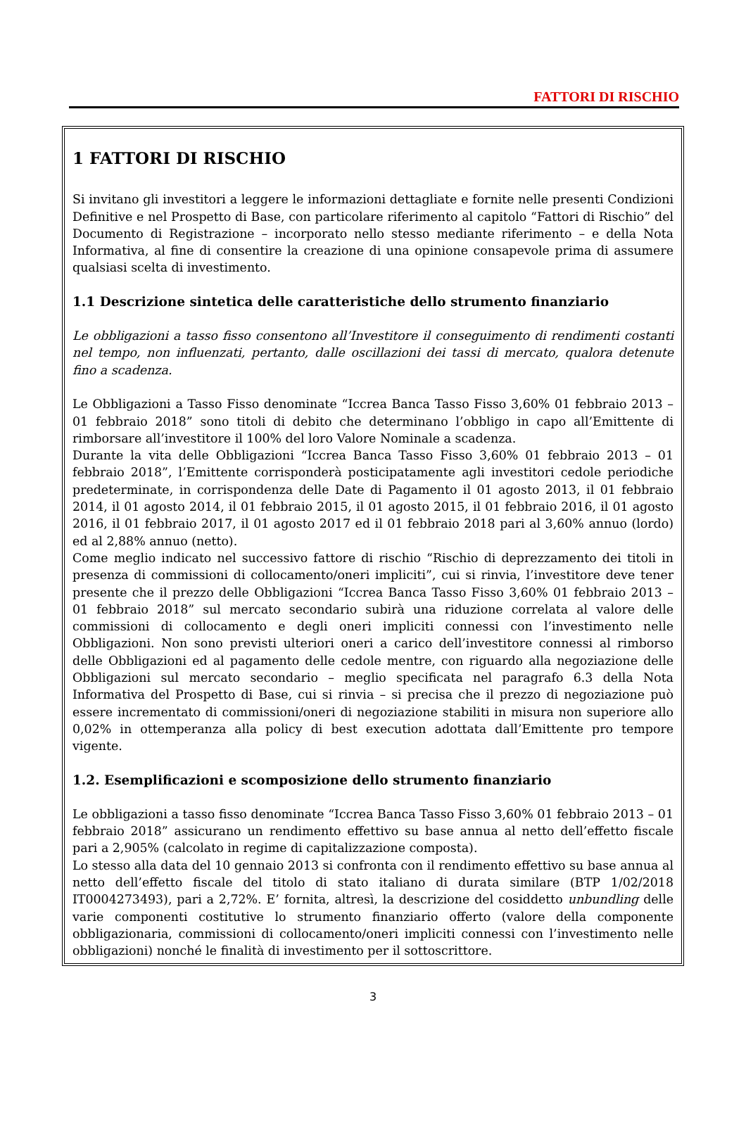FATTORI DI RISCHIO
1 FATTORI DI RISCHIO
Si invitano gli investitori a leggere le informazioni dettagliate e fornite nelle presenti Condizioni Definitive e nel Prospetto di Base, con particolare riferimento al capitolo “Fattori di Rischio” del Documento di Registrazione – incorporato nello stesso mediante riferimento – e della Nota Informativa, al fine di consentire la creazione di una opinione consapevole prima di assumere qualsiasi scelta di investimento.
1.1 Descrizione sintetica delle caratteristiche dello strumento finanziario
Le obbligazioni a tasso fisso consentono all’Investitore il conseguimento di rendimenti costanti nel tempo, non influenzati, pertanto, dalle oscillazioni dei tassi di mercato, qualora detenute fino a scadenza.
Le Obbligazioni a Tasso Fisso denominate “Iccrea Banca Tasso Fisso 3,60% 01 febbraio 2013 – 01 febbraio 2018” sono titoli di debito che determinano l’obbligo in capo all’Emittente di rimborsare all’investitore il 100% del loro Valore Nominale a scadenza.
Durante la vita delle Obbligazioni “Iccrea Banca Tasso Fisso 3,60% 01 febbraio 2013 – 01 febbraio 2018”, l’Emittente corrisponderà posticipatamente agli investitori cedole periodiche predeterminate, in corrispondenza delle Date di Pagamento il 01 agosto 2013, il 01 febbraio 2014, il 01 agosto 2014, il 01 febbraio 2015, il 01 agosto 2015, il 01 febbraio 2016, il 01 agosto 2016, il 01 febbraio 2017, il 01 agosto 2017 ed il 01 febbraio 2018 pari al 3,60% annuo (lordo) ed al 2,88% annuo (netto).
Come meglio indicato nel successivo fattore di rischio “Rischio di deprezzamento dei titoli in presenza di commissioni di collocamento/oneri impliciti”, cui si rinvia, l’investitore deve tener presente che il prezzo delle Obbligazioni “Iccrea Banca Tasso Fisso 3,60% 01 febbraio 2013 – 01 febbraio 2018” sul mercato secondario subirà una riduzione correlata al valore delle commissioni di collocamento e degli oneri impliciti connessi con l’investimento nelle Obbligazioni. Non sono previsti ulteriori oneri a carico dell’investitore connessi al rimborso delle Obbligazioni ed al pagamento delle cedole mentre, con riguardo alla negoziazione delle Obbligazioni sul mercato secondario – meglio specificata nel paragrafo 6.3 della Nota Informativa del Prospetto di Base, cui si rinvia – si precisa che il prezzo di negoziazione può essere incrementato di commissioni/oneri di negoziazione stabiliti in misura non superiore allo 0,02% in ottemperanza alla policy di best execution adottata dall’Emittente pro tempore vigente.
1.2. Esemplificazioni e scomposizione dello strumento finanziario
Le obbligazioni a tasso fisso denominate “Iccrea Banca Tasso Fisso 3,60% 01 febbraio 2013 – 01 febbraio 2018” assicurano un rendimento effettivo su base annua al netto dell’effetto fiscale pari a 2,905% (calcolato in regime di capitalizzazione composta).
Lo stesso alla data del 10 gennaio 2013 si confronta con il rendimento effettivo su base annua al netto dell’effetto fiscale del titolo di stato italiano di durata similare (BTP 1/02/2018 IT0004273493), pari a 2,72%. E’ fornita, altresì, la descrizione del cosiddetto unbundling delle varie componenti costitutive lo strumento finanziario offerto (valore della componente obbligazionaria, commissioni di collocamento/oneri impliciti connessi con l’investimento nelle obbligazioni) nonché le finalità di investimento per il sottoscrittore.
3